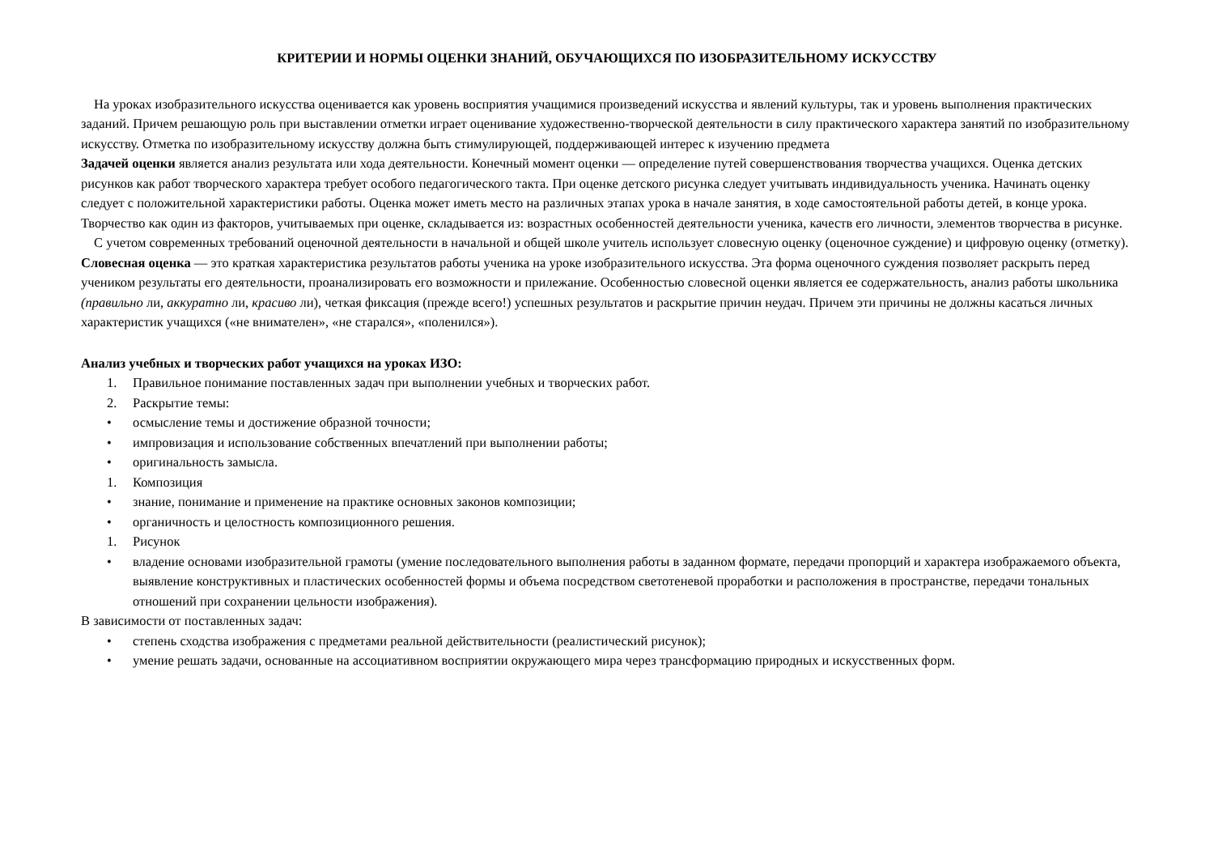КРИТЕРИИ И НОРМЫ ОЦЕНКИ ЗНАНИЙ, ОБУЧАЮЩИХСЯ ПО ИЗОБРАЗИТЕЛЬНОМУ ИСКУССТВУ
На уроках изобразительного искусства оценивается как уровень восприятия учащимися произведений искусства и явлений культуры, так и уровень выполнения практических заданий. Причем решающую роль при выставлении отметки играет оценивание художественно-творческой деятельности в силу практического характера занятий по изобразительному искусству. Отметка по изобразительному искусству должна быть стимулирующей, поддерживающей интерес к изучению предмета
Задачей оценки является анализ результата или хода деятельности. Конечный момент оценки — определение путей совершенствования творчества учащихся. Оценка детских рисунков как работ творческого характера требует особого педагогического такта. При оценке детского рисунка следует учитывать индивидуальность ученика. Начинать оценку следует с положительной характеристики работы. Оценка может иметь место на различных этапах урока в начале занятия, в ходе самостоятельной работы детей, в конце урока. Творчество как один из факторов, учитываемых при оценке, складывается из: возрастных особенностей деятельности ученика, качеств его личности, элементов творчества в рисунке.
С учетом современных требований оценочной деятельности в начальной и общей школе учитель использует словесную оценку (оценочное суждение) и цифровую оценку (отметку). Словесная оценка — это краткая характеристика результатов работы ученика на уроке изобразительного искусства. Эта форма оценочного суждения позволяет раскрыть перед учеником результаты его деятельности, проанализировать его возможности и прилежание. Особенностью словесной оценки является ее содержательность, анализ работы школьника (правильно ли, аккуратно ли, красиво ли), четкая фиксация (прежде всего!) успешных результатов и раскрытие причин неудач. Причем эти причины не должны касаться личных характеристик учащихся («не внимателен», «не старался», «поленился»).
Анализ учебных и творческих работ учащихся на уроках ИЗО:
1. Правильное понимание поставленных задач при выполнении учебных и творческих работ.
2. Раскрытие темы:
• осмысление темы и достижение образной точности;
• импровизация и использование собственных впечатлений при выполнении работы;
• оригинальность замысла.
1. Композиция
• знание, понимание и применение на практике основных законов композиции;
• органичность и целостность композиционного решения.
1. Рисунок
• владение основами изобразительной грамоты (умение последовательного выполнения работы в заданном формате, передачи пропорций и характера изображаемого объекта, выявление конструктивных и пластических особенностей формы и объема посредством светотеневой проработки и расположения в пространстве, передачи тональных отношений при сохранении цельности изображения).
В зависимости от поставленных задач:
• степень сходства изображения с предметами реальной действительности (реалистический рисунок);
• умение решать задачи, основанные на ассоциативном восприятии окружающего мира через трансформацию природных и искусственных форм.